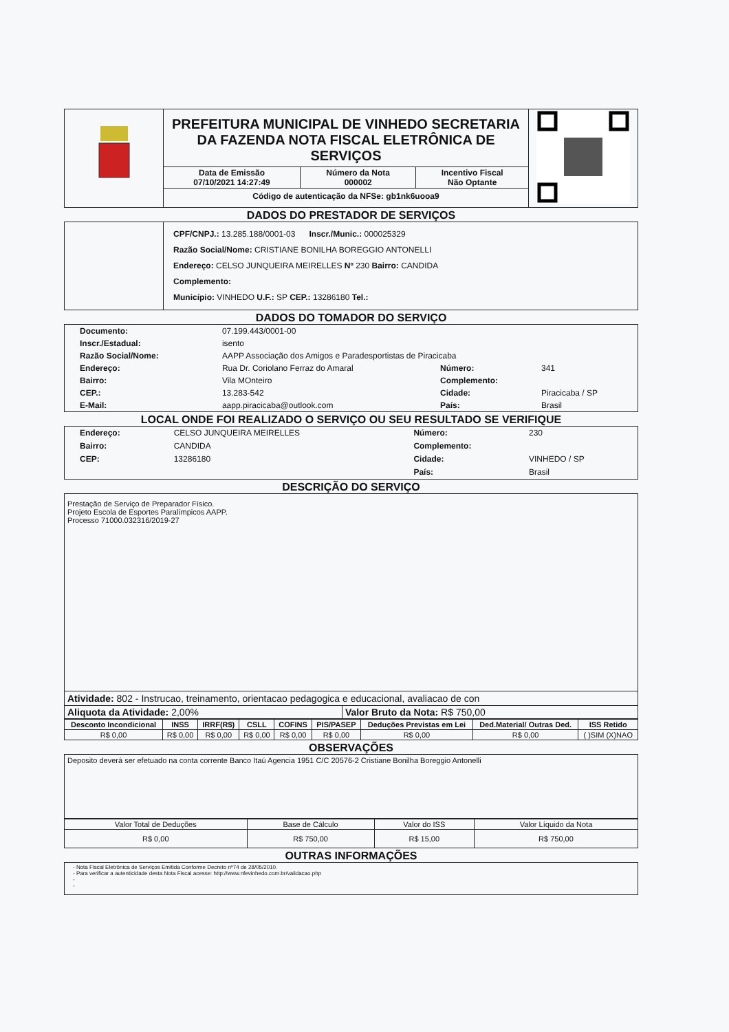| | PREFEITURA MUNICIPAL DE VINHEDO SECRETARIA DA FAZENDA NOTA FISCAL ELETRÔNICA DE SERVIÇOS / Data de Emissão 07/10/2021 14:27:49 / Número da Nota 000002 / Incentivo Fiscal Não Optante / Código de autenticação da NFSe: gb1nk6uooa9 | |
DADOS DO PRESTADOR DE SERVIÇOS
| | CPF/CNPJ.: 13.285.188/0001-03 Inscr./Munic.: 000025329 Razão Social/Nome: CRISTIANE BONILHA BOREGGIO ANTONELLI Endereço: CELSO JUNQUEIRA MEIRELLES Nº 230 Bairro: CANDIDA Complemento: Município: VINHEDO U.F.: SP CEP.: 13286180 Tel.: |
DADOS DO TOMADOR DO SERVIÇO
| Documento: | 07.199.443/0001-00 | | |
| Inscr./Estadual: | isento | | |
| Razão Social/Nome: | AAPP Associação dos Amigos e Paradesportistas de Piracicaba | | |
| Endereço: | Rua Dr. Coriolano Ferraz do Amaral | Número: | 341 |
| Bairro: | Vila MOnteiro | Complemento: | |
| CEP.: | 13.283-542 | Cidade: | Piracicaba / SP |
| E-Mail: | aapp.piracicaba@outlook.com | País: | Brasil |
LOCAL ONDE FOI REALIZADO O SERVIÇO OU SEU RESULTADO SE VERIFIQUE
| Endereço: | CELSO JUNQUEIRA MEIRELLES | Número: | 230 |
| Bairro: | CANDIDA | Complemento: | |
| CEP: | 13286180 | Cidade: | VINHEDO / SP |
| | | País: | Brasil |
DESCRIÇÃO DO SERVIÇO
Prestação de Serviço de Preparador Físico.
Projeto Escola de Esportes Paralímpicos AAPP.
Processo 71000.032316/2019-27
Atividade: 802 - Instrucao, treinamento, orientacao pedagogica e educacional, avaliacao de con
| Aliquota da Atividade: 2,00% | Valor Bruto da Nota: R$ 750,00 |
| Desconto Incondicional | INSS | IRRF(R$) | CSLL | COFINS | PIS/PASEP | Deduções Previstas em Lei | Ded.Material/ Outras Ded. | ISS Retido |
| --- | --- | --- | --- | --- | --- | --- | --- | --- |
| R$ 0,00 | R$ 0,00 | R$ 0,00 | R$ 0,00 | R$ 0,00 | R$ 0,00 | R$ 0,00 | R$ 0,00 | ( )SIM (X)NAO |
OBSERVAÇÕES
Deposito deverá ser efetuado na conta corrente Banco Itaú Agencia 1951 C/C 20576-2 Cristiane Bonilha Boreggio Antonelli
| Valor Total de Deduções | Base de Cálculo | Valor do ISS | Valor Líquido da Nota |
| R$ 0,00 | R$ 750,00 | R$ 15,00 | R$ 750,00 |
OUTRAS INFORMAÇÕES
- Nota Fiscal Eletrônica de Serviços Emitida Conforme Decreto nº74 de 28/05/2010.
- Para verificar a autenticidade desta Nota Fiscal acesse: http://www.nfevinhedo.com.br/validacao.php
-
-